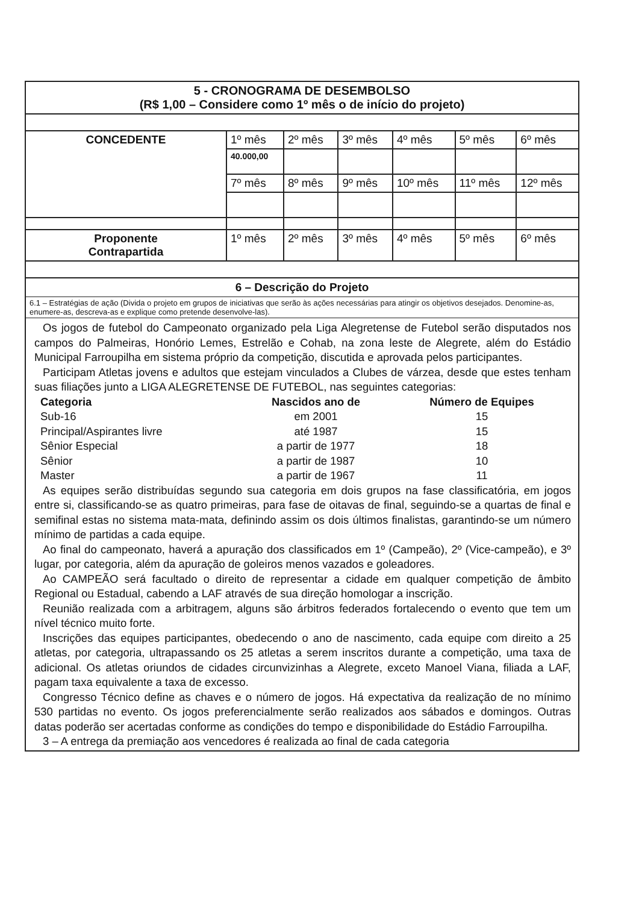| 5 - CRONOGRAMA DE DESEMBOLSO (R$ 1,00 – Considere como 1º mês o de início do projeto) | | | | | | |
| CONCEDENTE | 1º mês | 2º mês | 3º mês | 4º mês | 5º mês | 6º mês |
| | 40.000,00 | | | | | |
| | 7º mês | 8º mês | 9º mês | 10º mês | 11º mês | 12º mês |
| Proponente Contrapartida | 1º mês | 2º mês | 3º mês | 4º mês | 5º mês | 6º mês |
6 – Descrição do Projeto
6.1 – Estratégias de ação (Divida o projeto em grupos de iniciativas que serão às ações necessárias para atingir os objetivos desejados. Denomine-as, enumere-as, descreva-as e explique como pretende desenvolve-las).
Os jogos de futebol do Campeonato organizado pela Liga Alegretense de Futebol serão disputados nos campos do Palmeiras, Honório Lemes, Estrelão e Cohab, na zona leste de Alegrete, além do Estádio Municipal Farroupilha em sistema próprio da competição, discutida e aprovada pelos participantes.
Participam Atletas jovens e adultos que estejam vinculados a Clubes de várzea, desde que estes tenham suas filiações junto a LIGA ALEGRETENSE DE FUTEBOL, nas seguintes categorias:
| Categoria | Nascidos ano de | Número de Equipes |
| --- | --- | --- |
| Sub-16 | em 2001 | 15 |
| Principal/Aspirantes livre | até 1987 | 15 |
| Sênior Especial | a partir de 1977 | 18 |
| Sênior | a partir de 1987 | 10 |
| Master | a partir de 1967 | 11 |
As equipes serão distribuídas segundo sua categoria em dois grupos na fase classificatória, em jogos entre si, classificando-se as quatro primeiras, para fase de oitavas de final, seguindo-se a quartas de final e semifinal estas no sistema mata-mata, definindo assim os dois últimos finalistas, garantindo-se um número mínimo de partidas a cada equipe.
Ao final do campeonato, haverá a apuração dos classificados em 1º (Campeão), 2º (Vice-campeão), e 3º lugar, por categoria, além da apuração de goleiros menos vazados e goleadores.
Ao CAMPEÃO será facultado o direito de representar a cidade em qualquer competição de âmbito Regional ou Estadual, cabendo a LAF através de sua direção homologar a inscrição.
Reunião realizada com a arbitragem, alguns são árbitros federados fortalecendo o evento que tem um nível técnico muito forte.
Inscrições das equipes participantes, obedecendo o ano de nascimento, cada equipe com direito a 25 atletas, por categoria, ultrapassando os 25 atletas a serem inscritos durante a competição, uma taxa de adicional. Os atletas oriundos de cidades circunvizinhas a Alegrete, exceto Manoel Viana, filiada a LAF, pagam taxa equivalente a taxa de excesso.
Congresso Técnico define as chaves e o número de jogos. Há expectativa da realização de no mínimo 530 partidas no evento. Os jogos preferencialmente serão realizados aos sábados e domingos. Outras datas poderão ser acertadas conforme as condições do tempo e disponibilidade do Estádio Farroupilha.
3 – A entrega da premiação aos vencedores é realizada ao final de cada categoria